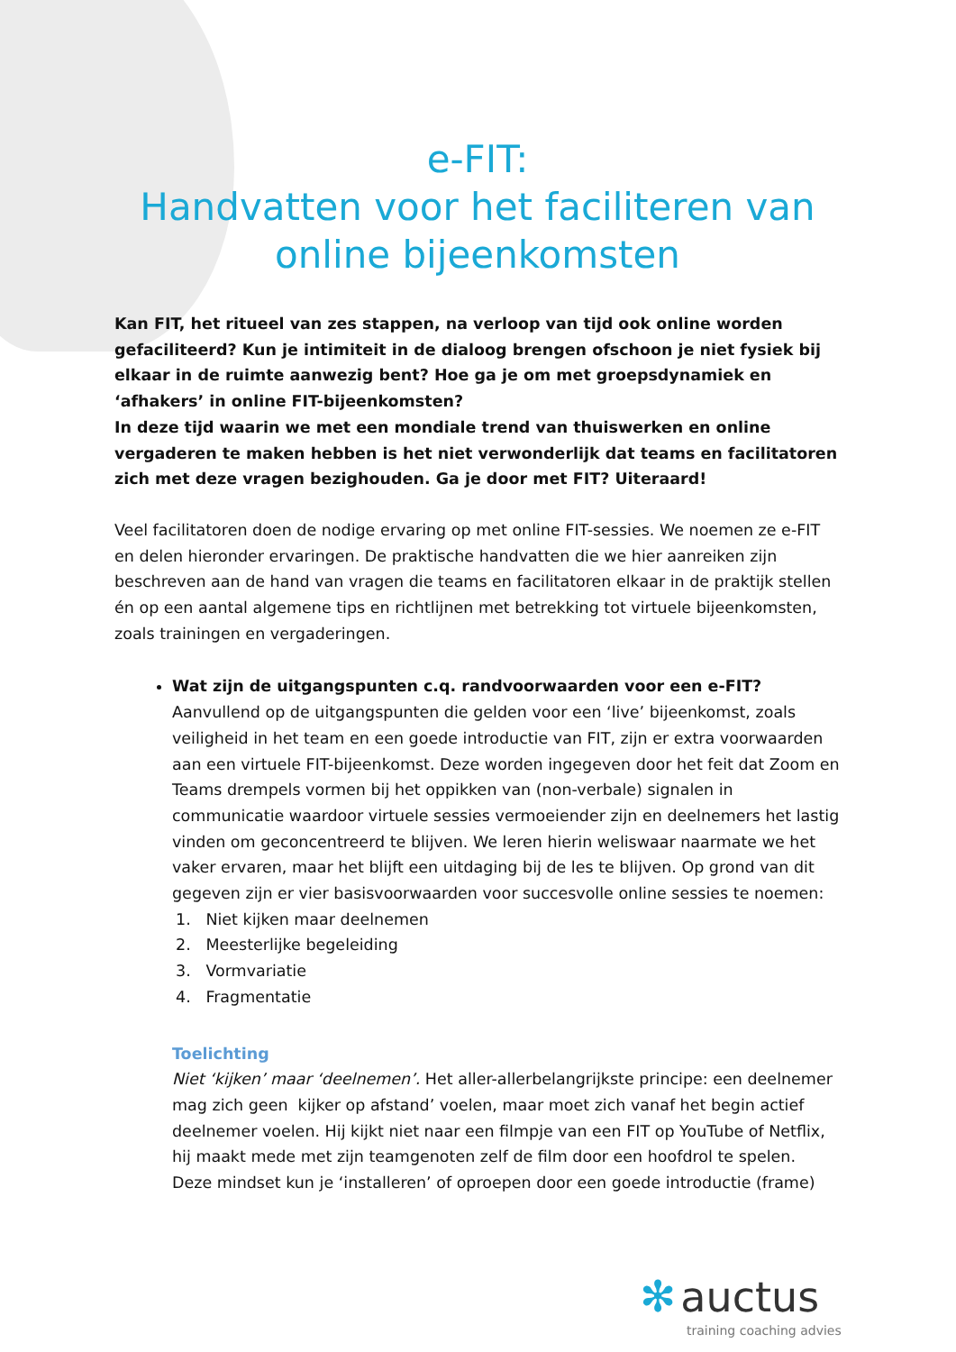e-FIT:
Handvatten voor het faciliteren van online bijeenkomsten
Kan FIT, het ritueel van zes stappen, na verloop van tijd ook online worden gefaciliteerd? Kun je intimiteit in de dialoog brengen ofschoon je niet fysiek bij elkaar in de ruimte aanwezig bent? Hoe ga je om met groepsdynamiek en ‘afhakers’ in online FIT-bijeenkomsten?
In deze tijd waarin we met een mondiale trend van thuiswerken en online vergaderen te maken hebben is het niet verwonderlijk dat teams en facilitatoren zich met deze vragen bezighouden. Ga je door met FIT? Uiteraard!
Veel facilitatoren doen de nodige ervaring op met online FIT-sessies. We noemen ze e-FIT en delen hieronder ervaringen. De praktische handvatten die we hier aanreiken zijn beschreven aan de hand van vragen die teams en facilitatoren elkaar in de praktijk stellen én op een aantal algemene tips en richtlijnen met betrekking tot virtuele bijeenkomsten, zoals trainingen en vergaderingen.
Wat zijn de uitgangspunten c.q. randvoorwaarden voor een e-FIT?
Aanvullend op de uitgangspunten die gelden voor een ‘live’ bijeenkomst, zoals veiligheid in het team en een goede introductie van FIT, zijn er extra voorwaarden aan een virtuele FIT-bijeenkomst. Deze worden ingegeven door het feit dat Zoom en Teams drempels vormen bij het oppikken van (non-verbale) signalen in communicatie waardoor virtuele sessies vermoeiender zijn en deelnemers het lastig vinden om geconcentreerd te blijven. We leren hierin weliswaar naarmate we het vaker ervaren, maar het blijft een uitdaging bij de les te blijven. Op grond van dit gegeven zijn er vier basisvoorwaarden voor succesvolle online sessies te noemen:
1. Niet kijken maar deelnemen
2. Meesterlijke begeleiding
3. Vormvariatie
4. Fragmentatie
Toelichting
Niet ‘kijken’ maar ‘deelnemen’. Het aller-allerbelangrijkste principe: een deelnemer mag zich geen kijker op afstand’ voelen, maar moet zich vanaf het begin actief deelnemer voelen. Hij kijkt niet naar een filmpje van een FIT op YouTube of Netflix, hij maakt mede met zijn teamgenoten zelf de film door een hoofdrol te spelen.
Deze mindset kun je ‘installeren’ of oproepen door een goede introductie (frame)
✻ auctus
training coaching advies